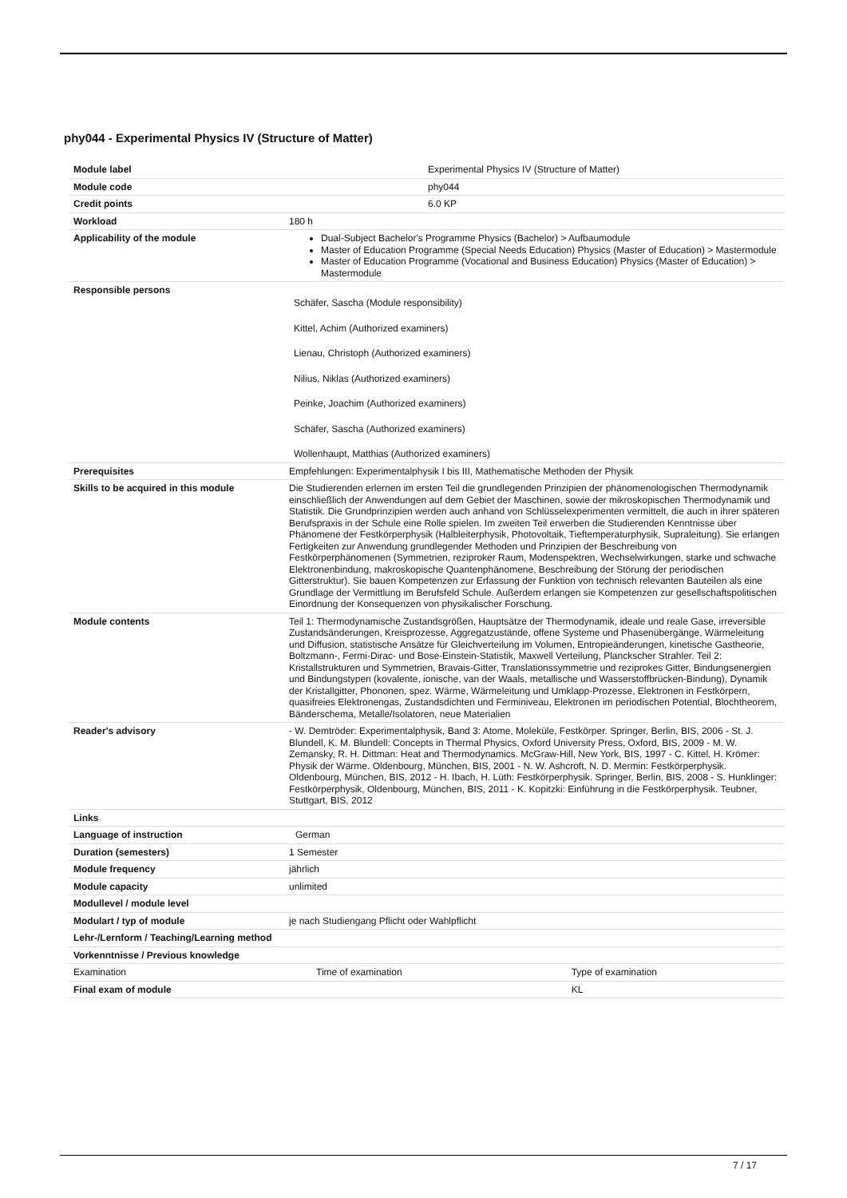phy044 - Experimental Physics IV (Structure of Matter)
| Module label | Experimental Physics IV (Structure of Matter) | |
| Module code | phy044 | |
| Credit points | 6.0 KP | |
| Workload | 180 h | |
| Applicability of the module | Dual-Subject Bachelor's Programme Physics (Bachelor) > Aufbaumodule Master of Education Programme (Special Needs Education) Physics (Master of Education) > Mastermodule Master of Education Programme (Vocational and Business Education) Physics (Master of Education) > Mastermodule | |
| Responsible persons | Schäfer, Sascha (Module responsibility) Kittel, Achim (Authorized examiners) Lienau, Christoph (Authorized examiners) Nilius, Niklas (Authorized examiners) Peinke, Joachim (Authorized examiners) Schäfer, Sascha (Authorized examiners) Wollenhaupt, Matthias (Authorized examiners) | |
| Prerequisites | Empfehlungen: Experimentalphysik I bis III, Mathematische Methoden der Physik | |
| Skills to be acquired in this module | Die Studierenden erlernen im ersten Teil die grundlegenden Prinzipien der phänomenologischen Thermodynamik einschließlich der Anwendungen auf dem Gebiet der Maschinen, sowie der mikroskopischen Thermodynamik und Statistik. Die Grundprinzipien werden auch anhand von Schlüsselexperimenten vermittelt, die auch in ihrer späteren Berufspraxis in der Schule eine Rolle spielen. Im zweiten Teil erwerben die Studierenden Kenntnisse über Phänomene der Festkörperphysik (Halbleiterphysik, Photovoltaik, Tieftemperaturphysik, Supraleitung). Sie erlangen Fertigkeiten zur Anwendung grundlegender Methoden und Prinzipien der Beschreibung von Festkörperphänomenen (Symmetrien, reziproker Raum, Modenspektren, Wechselwirkungen, starke und schwache Elektronenbindung, makroskopische Quantenphänomene, Beschreibung der Störung der periodischen Gitterstruktur). Sie bauen Kompetenzen zur Erfassung der Funktion von technisch relevanten Bauteilen als eine Grundlage der Vermittlung im Berufsfeld Schule. Außerdem erlangen sie Kompetenzen zur gesellschaftspolitischen Einordnung der Konsequenzen von physikalischer Forschung. | |
| Module contents | Teil 1: Thermodynamische Zustandsgrößen, Hauptsätze der Thermodynamik, ideale und reale Gase, irreversible Zustandsänderungen, Kreisprozesse, Aggregatzustände, offene Systeme und Phasenübergänge, Wärmeleitung und Diffusion, statistische Ansätze für Gleichverteilung im Volumen, Entropieänderungen, kinetische Gastheorie, Boltzmann-, Fermi-Dirac- und Bose-Einstein-Statistik, Maxwell Verteilung, Planckscher Strahler. Teil 2: Kristallstrukturen und Symmetrien, Bravais-Gitter, Translationssymmetrie und reziprokes Gitter, Bindungsenergien und Bindungstypen (kovalente, ionische, van der Waals, metallische und Wasserstoffbrücken-Bindung), Dynamik der Kristallgitter, Phononen, spez. Wärme, Wärmeleitung und Umklapp-Prozesse, Elektronen in Festkörpern, quasifreies Elektronengas, Zustandsdichten und Ferminiveau, Elektronen im periodischen Potential, Blochtheorem, Bänderschema, Metalle/Isolatoren, neue Materialien | |
| Reader's advisory | - W. Demtröder: Experimentalphysik, Band 3: Atome, Moleküle, Festkörper. Springer, Berlin, BIS, 2006 - St. J. Blundell, K. M. Blundell: Concepts in Thermal Physics, Oxford University Press, Oxford, BIS, 2009 - M. W. Zemansky, R. H. Dittman: Heat and Thermodynamics. McGraw-Hill, New York, BIS, 1997 - C. Kittel, H. Krömer: Physik der Wärme. Oldenbourg, München, BIS, 2001 - N. W. Ashcroft, N. D. Mermin: Festkörperphysik. Oldenbourg, München, BIS, 2012 - H. Ibach, H. Lüth: Festkörperphysik. Springer, Berlin, BIS, 2008 - S. Hunklinger: Festkörperphysik, Oldenbourg, München, BIS, 2011 - K. Kopitzki: Einführung in die Festkörperphysik. Teubner, Stuttgart, BIS, 2012 | |
| Links | | |
| Language of instruction | German | |
| Duration (semesters) | 1 Semester | |
| Module frequency | jährlich | |
| Module capacity | unlimited | |
| Modullevel / module level | | |
| Modulart / typ of module | je nach Studiengang Pflicht oder Wahlpflicht | |
| Lehr-/Lernform / Teaching/Learning method | | |
| Vorkenntnisse / Previous knowledge | | |
| Examination | Time of examination | Type of examination |
| Final exam of module | | KL |
7 / 17